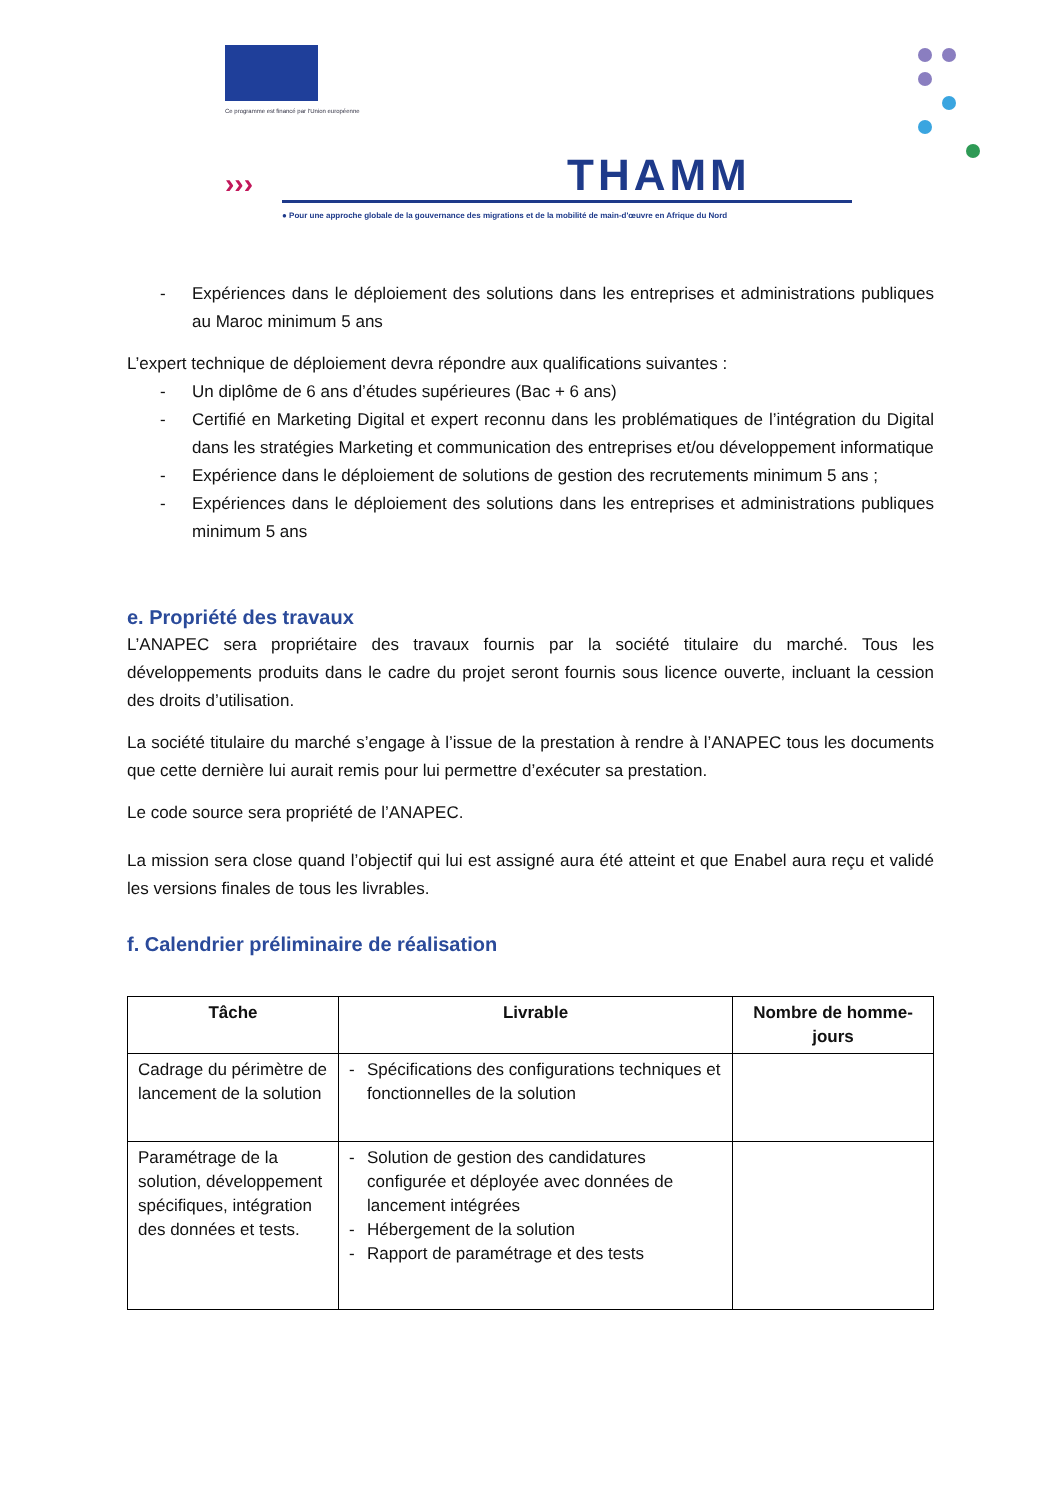Ce programme est financé par l'Union européenne
››› THAMM
● Pour une approche globale de la gouvernance des migrations et de la mobilité de main-d'œuvre en Afrique du Nord
- Expériences dans le déploiement des solutions dans les entreprises et administrations publiques au Maroc minimum 5 ans
L’expert technique de déploiement devra répondre aux qualifications suivantes :
- Un diplôme de 6 ans d’études supérieures (Bac + 6 ans)
- Certifié en Marketing Digital et expert reconnu dans les problématiques de l’intégration du Digital dans les stratégies Marketing et communication des entreprises et/ou développement informatique
- Expérience dans le déploiement de solutions de gestion des recrutements minimum 5 ans ;
- Expériences dans le déploiement des solutions dans les entreprises et administrations publiques minimum 5 ans
e. Propriété des travaux
L’ANAPEC sera propriétaire des travaux fournis par la société titulaire du marché. Tous les développements produits dans le cadre du projet seront fournis sous licence ouverte, incluant la cession des droits d’utilisation.
La société titulaire du marché s’engage à l’issue de la prestation à rendre à l’ANAPEC tous les documents que cette dernière lui aurait remis pour lui permettre d’exécuter sa prestation.
Le code source sera propriété de l’ANAPEC.
La mission sera close quand l’objectif qui lui est assigné aura été atteint et que Enabel aura reçu et validé les versions finales de tous les livrables.
f. Calendrier préliminaire de réalisation
| Tâche | Livrable | Nombre de homme-jours |
| --- | --- | --- |
| Cadrage du périmètre de lancement de la solution | - Spécifications des configurations techniques et fonctionnelles de la solution | |
| Paramétrage de la solution, développement spécifiques, intégration des données et tests. | - Solution de gestion des candidatures configurée et déployée avec données de lancement intégrées - Hébergement de la solution - Rapport de paramétrage et des tests | |